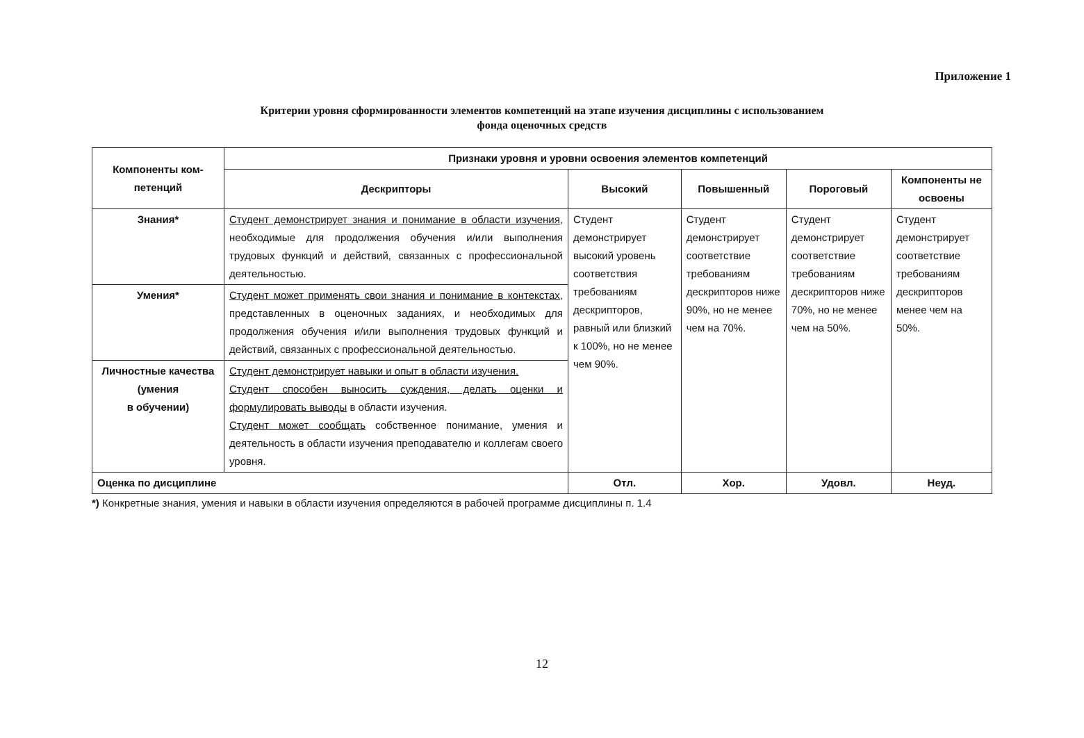Приложение 1
Критерии уровня сформированности элементов компетенций на этапе изучения дисциплины с использованием
фонда оценочных средств
| Компоненты ком- петенций | Признаки уровня и уровни освоения элементов компетенций | | | | |
| --- | --- | --- | --- | --- | --- |
| | Дескрипторы | Высокий | Повышенный | Пороговый | Компоненты не освоены |
| Знания* | Студент демонстрирует знания и понимание в области изучения , необходимые для продолжения обучения и/или выполнения трудовых функций и действий, связанных с профессиональной деятельностью. | Студент демонстрирует высокий уровень соответствия требованиям дескрипторов, равный или близкий к 100%, но не менее чем 90%. | Студент демонстрирует соответствие требованиям дескрипторов ниже 90%, но не менее чем на 70%. | Студент демонстрирует соответствие требованиям дескрипторов ниже 70%, но не менее чем на 50%. | Студент демонстрирует соответствие требованиям дескрипторов менее чем на 50%. |
| Умения* | Студент может применять свои знания и понимание в контекстах, представленных в оценочных заданиях, и необходимых для продолжения обучения и/или выполнения трудовых функций и действий, связанных с профессиональной деятельностью. | | | | |
| Личностные качества (умения в обучении) | Студент демонстрирует навыки и опыт в области изучения. Студент способен выносить суждения, делать оценки и формулировать выводы в области изучения. Студент может сообщать собственное понимание, умения и деятельность в области изучения преподавателю и коллегам своего уровня. | | | | |
| Оценка по дисциплине | | Отл. | Хор. | Удовл. | Неуд. |
*) Конкретные знания, умения и навыки в области изучения определяются в рабочей программе дисциплины п. 1.4
12